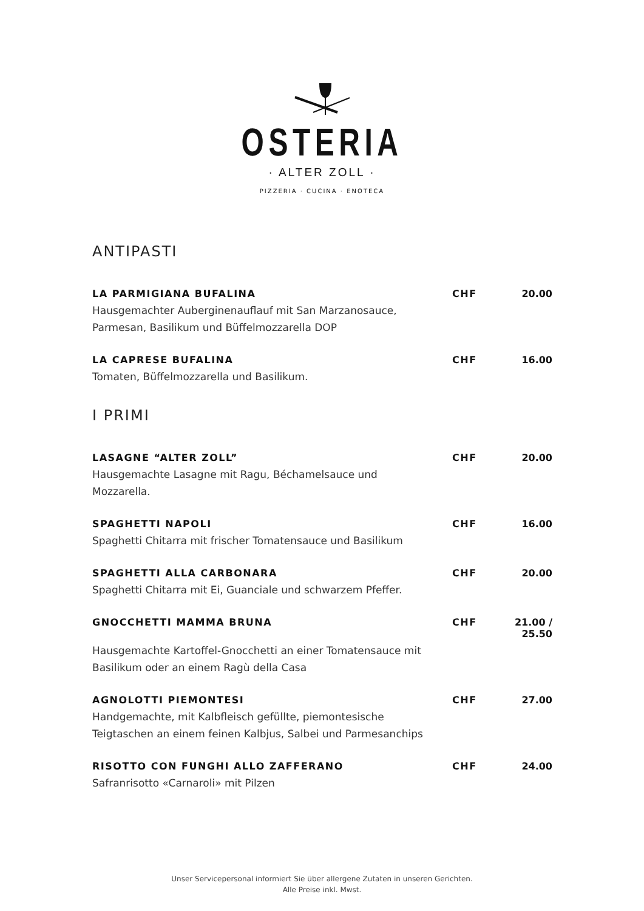OSTERIA
· ALTER ZOLL ·
PIZZERIA · CUCINA · ENOTECA
ANTIPASTI
LA PARMIGIANA BUFALINA CHF 20.00
Hausgemachter Auberginenauflauf mit San Marzanosauce, Parmesan, Basilikum und Büffelmozzarella DOP
LA CAPRESE BUFALINA CHF 16.00
Tomaten, Büffelmozzarella und Basilikum.
I PRIMI
LASAGNE “ALTER ZOLL” CHF 20.00
Hausgemachte Lasagne mit Ragu, Béchamelsauce und Mozzarella.
SPAGHETTI NAPOLI CHF 16.00
Spaghetti Chitarra mit frischer Tomatensauce und Basilikum
SPAGHETTI ALLA CARBONARA CHF 20.00
Spaghetti Chitarra mit Ei, Guanciale und schwarzem Pfeffer.
GNOCCHETTI MAMMA BRUNA CHF 21.00 / 25.50
Hausgemachte Kartoffel-Gnocchetti an einer Tomatensauce mit Basilikum oder an einem Ragù della Casa
AGNOLOTTI PIEMONTESI CHF 27.00
Handgemachte, mit Kalbfleisch gefüllte, piemontesische Teigtaschen an einem feinen Kalbjus, Salbei und Parmesanchips
RISOTTO CON FUNGHI ALLO ZAFFERANO CHF 24.00
Safranrisotto «Carnaroli» mit Pilzen
Unser Servicepersonal informiert Sie über allergene Zutaten in unseren Gerichten.
Alle Preise inkl. Mwst.